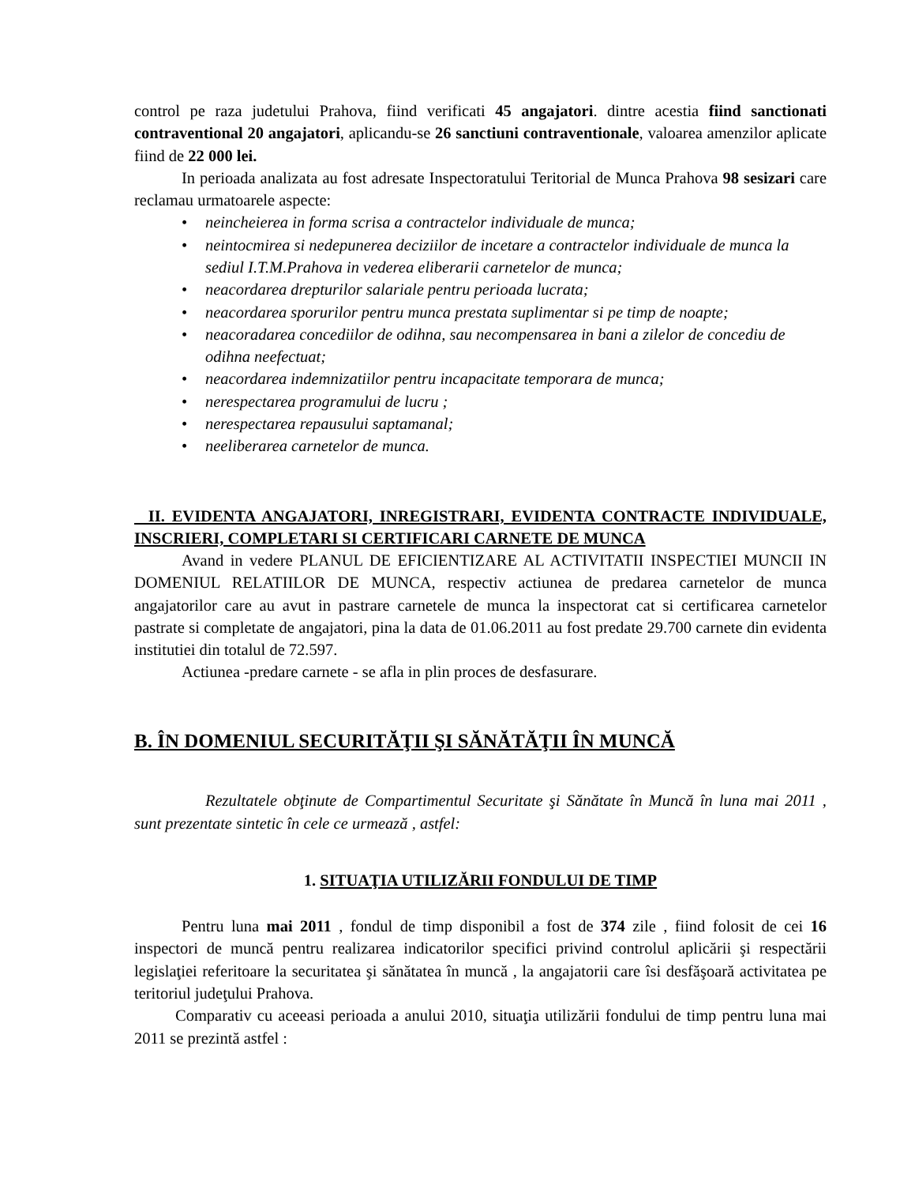control pe raza judetului Prahova, fiind verificati 45 angajatori. dintre acestia fiind sanctionati contraventional 20 angajatori, aplicandu-se 26 sanctiuni contraventionale, valoarea amenzilor aplicate fiind de 22 000 lei.
In perioada analizata au fost adresate Inspectoratului Teritorial de Munca Prahova 98 sesizari care reclamau urmatoarele aspecte:
• neincheierea in forma scrisa a contractelor individuale de munca;
• neintocmirea si nedepunerea deciziilor de incetare a contractelor individuale de munca la sediul I.T.M.Prahova in vederea eliberarii carnetelor de munca;
• neacordarea drepturilor salariale pentru perioada lucrata;
• neacordarea sporurilor pentru munca prestata suplimentar si pe timp de noapte;
• neacoradarea concediilor de odihna, sau necompensarea in bani a zilelor de concediu de odihna neefectuat;
• neacordarea indemnizatiilor pentru incapacitate temporara de munca;
• nerespectarea programului de lucru ;
• nerespectarea repausului saptamanal;
• neeliberarea carnetelor de munca.
II. EVIDENTA ANGAJATORI, INREGISTRARI, EVIDENTA CONTRACTE INDIVIDUALE, INSCRIERI, COMPLETARI SI CERTIFICARI CARNETE DE MUNCA
Avand in vedere PLANUL DE EFICIENTIZARE AL ACTIVITATII INSPECTIEI MUNCII IN DOMENIUL RELATIILOR DE MUNCA, respectiv actiunea de predarea carnetelor de munca angajatorilor care au avut in pastrare carnetele de munca la inspectorat cat si certificarea carnetelor pastrate si completate de angajatori, pina la data de 01.06.2011 au fost predate 29.700 carnete din evidenta institutiei din totalul de 72.597.
Actiunea -predare carnete - se afla in plin proces de desfasurare.
B. ÎN DOMENIUL SECURITĂŢII ŞI SĂNĂTĂŢII ÎN MUNCĂ
Rezultatele obţinute de Compartimentul Securitate şi Sănătate în Muncă în luna mai 2011 , sunt prezentate sintetic în cele ce urmează , astfel:
1. SITUAŢIA UTILIZĂRII FONDULUI DE TIMP
Pentru luna mai 2011 , fondul de timp disponibil a fost de 374 zile , fiind folosit de cei 16 inspectori de muncă pentru realizarea indicatorilor specifici privind controlul aplicării şi respectării legislaţiei referitoare la securitatea şi sănătatea în muncă , la angajatorii care îsi desfăşoară activitatea pe teritoriul judeţului Prahova.
Comparativ cu aceeasi perioada a anului 2010, situaţia utilizării fondului de timp pentru luna mai 2011 se prezintă astfel :